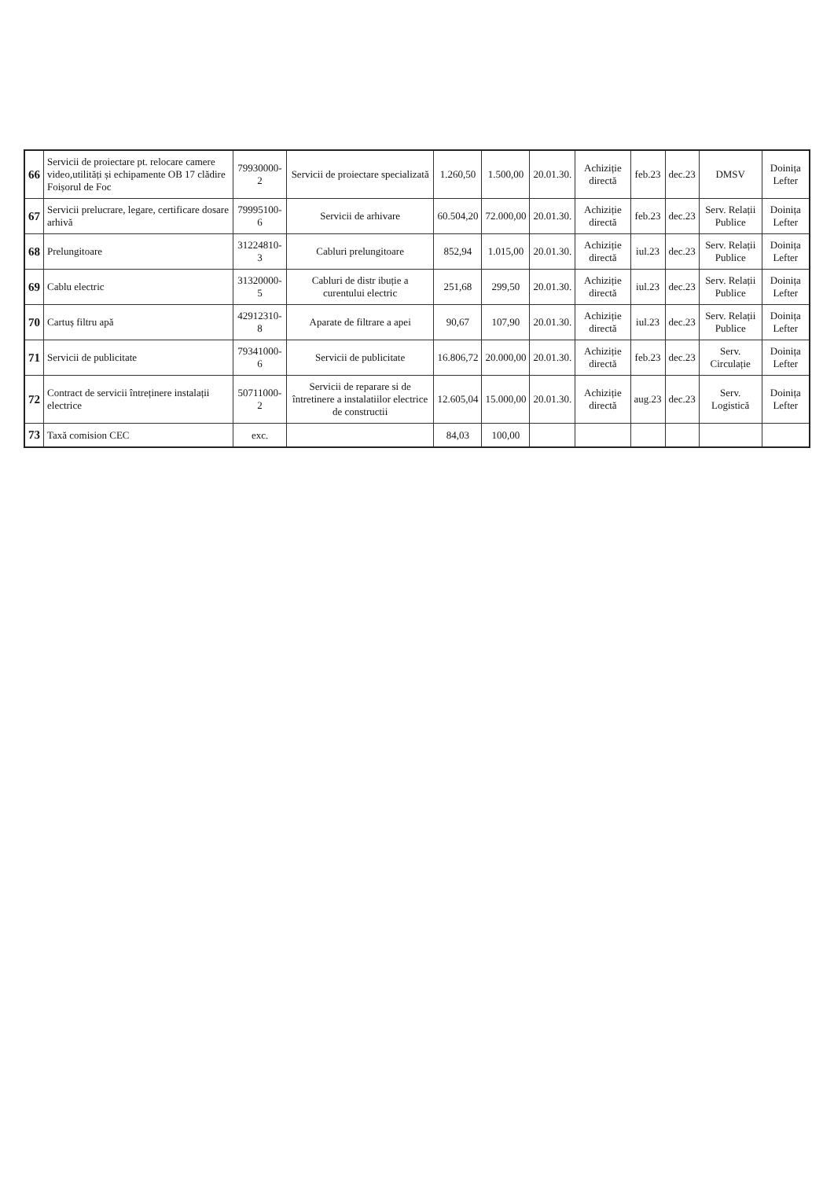| 66 | Servicii de proiectare pt. relocare camere video,utilități și echipamente OB 17 clădire Foișorul de Foc | 79930000-2 | Servicii de proiectare specializată | 1.260,50 | 1.500,00 | 20.01.30. | Achiziție directă | feb.23 | dec.23 | DMSV | Doinița Lefter |
| 67 | Servicii prelucrare, legare, certificare dosare arhivă | 79995100-6 | Servicii de arhivare | 60.504,20 | 72.000,00 | 20.01.30. | Achiziție directă | feb.23 | dec.23 | Serv. Relații Publice | Doinița Lefter |
| 68 | Prelungitoare | 31224810-3 | Cabluri prelungitoare | 852,94 | 1.015,00 | 20.01.30. | Achiziție directă | iul.23 | dec.23 | Serv. Relații Publice | Doinița Lefter |
| 69 | Cablu electric | 31320000-5 | Cabluri de distr ibuție a curentului electric | 251,68 | 299,50 | 20.01.30. | Achiziție directă | iul.23 | dec.23 | Serv. Relații Publice | Doinița Lefter |
| 70 | Cartuș filtru apă | 42912310-8 | Aparate de filtrare a apei | 90,67 | 107,90 | 20.01.30. | Achiziție directă | iul.23 | dec.23 | Serv. Relații Publice | Doinița Lefter |
| 71 | Servicii de publicitate | 79341000-6 | Servicii de publicitate | 16.806,72 | 20.000,00 | 20.01.30. | Achiziție directă | feb.23 | dec.23 | Serv. Circulație | Doinița Lefter |
| 72 | Contract de servicii întreținere instalații electrice | 50711000-2 | Servicii de reparare si de întretinere a instalatiilor electrice de constructii | 12.605,04 | 15.000,00 | 20.01.30. | Achiziție directă | aug.23 | dec.23 | Serv. Logistică | Doinița Lefter |
| 73 | Taxă comision CEC | exc. | | 84,03 | 100,00 | | | | | | |